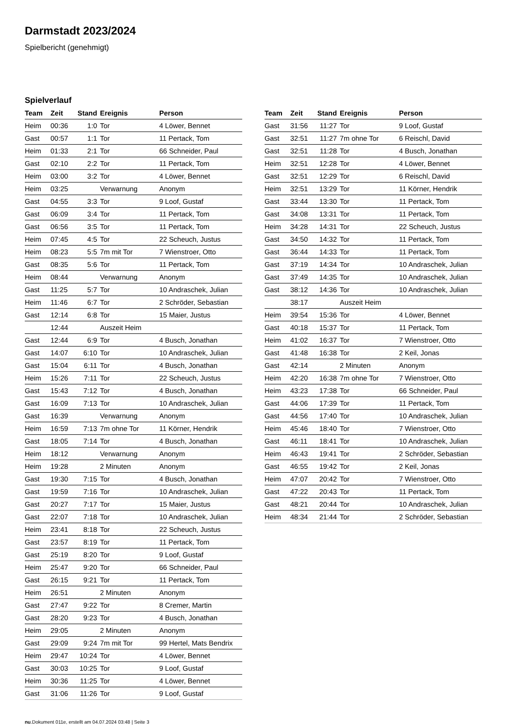Darmstadt 2023/2024
Spielbericht (genehmigt)
Spielverlauf
| Team | Zeit | Stand | Ereignis | Person |
| --- | --- | --- | --- | --- |
| Heim | 00:36 | 1:0 | Tor | 4 Löwer, Bennet |
| Gast | 00:57 | 1:1 | Tor | 11 Pertack, Tom |
| Heim | 01:33 | 2:1 | Tor | 66 Schneider, Paul |
| Gast | 02:10 | 2:2 | Tor | 11 Pertack, Tom |
| Heim | 03:00 | 3:2 | Tor | 4 Löwer, Bennet |
| Heim | 03:25 | | Verwarnung | Anonym |
| Gast | 04:55 | 3:3 | Tor | 9 Loof, Gustaf |
| Gast | 06:09 | 3:4 | Tor | 11 Pertack, Tom |
| Gast | 06:56 | 3:5 | Tor | 11 Pertack, Tom |
| Heim | 07:45 | 4:5 | Tor | 22 Scheuch, Justus |
| Heim | 08:23 | 5:5 | 7m mit Tor | 7 Wienstroer, Otto |
| Gast | 08:35 | 5:6 | Tor | 11 Pertack, Tom |
| Heim | 08:44 | | Verwarnung | Anonym |
| Gast | 11:25 | 5:7 | Tor | 10 Andraschek, Julian |
| Heim | 11:46 | 6:7 | Tor | 2 Schröder, Sebastian |
| Gast | 12:14 | 6:8 | Tor | 15 Maier, Justus |
| | 12:44 | | Auszeit Heim | |
| Gast | 12:44 | 6:9 | Tor | 4 Busch, Jonathan |
| Gast | 14:07 | 6:10 | Tor | 10 Andraschek, Julian |
| Gast | 15:04 | 6:11 | Tor | 4 Busch, Jonathan |
| Heim | 15:26 | 7:11 | Tor | 22 Scheuch, Justus |
| Gast | 15:43 | 7:12 | Tor | 4 Busch, Jonathan |
| Gast | 16:09 | 7:13 | Tor | 10 Andraschek, Julian |
| Gast | 16:39 | | Verwarnung | Anonym |
| Heim | 16:59 | 7:13 | 7m ohne Tor | 11 Körner, Hendrik |
| Gast | 18:05 | 7:14 | Tor | 4 Busch, Jonathan |
| Heim | 18:12 | | Verwarnung | Anonym |
| Heim | 19:28 | | 2 Minuten | Anonym |
| Gast | 19:30 | 7:15 | Tor | 4 Busch, Jonathan |
| Gast | 19:59 | 7:16 | Tor | 10 Andraschek, Julian |
| Gast | 20:27 | 7:17 | Tor | 15 Maier, Justus |
| Gast | 22:07 | 7:18 | Tor | 10 Andraschek, Julian |
| Heim | 23:41 | 8:18 | Tor | 22 Scheuch, Justus |
| Gast | 23:57 | 8:19 | Tor | 11 Pertack, Tom |
| Gast | 25:19 | 8:20 | Tor | 9 Loof, Gustaf |
| Heim | 25:47 | 9:20 | Tor | 66 Schneider, Paul |
| Gast | 26:15 | 9:21 | Tor | 11 Pertack, Tom |
| Heim | 26:51 | | 2 Minuten | Anonym |
| Gast | 27:47 | 9:22 | Tor | 8 Cremer, Martin |
| Gast | 28:20 | 9:23 | Tor | 4 Busch, Jonathan |
| Heim | 29:05 | | 2 Minuten | Anonym |
| Gast | 29:09 | 9:24 | 7m mit Tor | 99 Hertel, Mats Bendrix |
| Heim | 29:47 | 10:24 | Tor | 4 Löwer, Bennet |
| Gast | 30:03 | 10:25 | Tor | 9 Loof, Gustaf |
| Heim | 30:36 | 11:25 | Tor | 4 Löwer, Bennet |
| Gast | 31:06 | 11:26 | Tor | 9 Loof, Gustaf |
| Team | Zeit | Stand | Ereignis | Person |
| --- | --- | --- | --- | --- |
| Gast | 31:56 | 11:27 | Tor | 9 Loof, Gustaf |
| Gast | 32:51 | 11:27 | 7m ohne Tor | 6 Reischl, David |
| Gast | 32:51 | 11:28 | Tor | 4 Busch, Jonathan |
| Heim | 32:51 | 12:28 | Tor | 4 Löwer, Bennet |
| Gast | 32:51 | 12:29 | Tor | 6 Reischl, David |
| Heim | 32:51 | 13:29 | Tor | 11 Körner, Hendrik |
| Gast | 33:44 | 13:30 | Tor | 11 Pertack, Tom |
| Gast | 34:08 | 13:31 | Tor | 11 Pertack, Tom |
| Heim | 34:28 | 14:31 | Tor | 22 Scheuch, Justus |
| Gast | 34:50 | 14:32 | Tor | 11 Pertack, Tom |
| Gast | 36:44 | 14:33 | Tor | 11 Pertack, Tom |
| Gast | 37:19 | 14:34 | Tor | 10 Andraschek, Julian |
| Gast | 37:49 | 14:35 | Tor | 10 Andraschek, Julian |
| Gast | 38:12 | 14:36 | Tor | 10 Andraschek, Julian |
| | 38:17 | | Auszeit Heim | |
| Heim | 39:54 | 15:36 | Tor | 4 Löwer, Bennet |
| Gast | 40:18 | 15:37 | Tor | 11 Pertack, Tom |
| Heim | 41:02 | 16:37 | Tor | 7 Wienstroer, Otto |
| Gast | 41:48 | 16:38 | Tor | 2 Keil, Jonas |
| Gast | 42:14 | | 2 Minuten | Anonym |
| Heim | 42:20 | 16:38 | 7m ohne Tor | 7 Wienstroer, Otto |
| Heim | 43:23 | 17:38 | Tor | 66 Schneider, Paul |
| Gast | 44:06 | 17:39 | Tor | 11 Pertack, Tom |
| Gast | 44:56 | 17:40 | Tor | 10 Andraschek, Julian |
| Heim | 45:46 | 18:40 | Tor | 7 Wienstroer, Otto |
| Gast | 46:11 | 18:41 | Tor | 10 Andraschek, Julian |
| Heim | 46:43 | 19:41 | Tor | 2 Schröder, Sebastian |
| Gast | 46:55 | 19:42 | Tor | 2 Keil, Jonas |
| Heim | 47:07 | 20:42 | Tor | 7 Wienstroer, Otto |
| Gast | 47:22 | 20:43 | Tor | 11 Pertack, Tom |
| Gast | 48:21 | 20:44 | Tor | 10 Andraschek, Julian |
| Heim | 48:34 | 21:44 | Tor | 2 Schröder, Sebastian |
nu.Dokument 011e, erstellt am 04.07.2024 03:48 | Seite 3